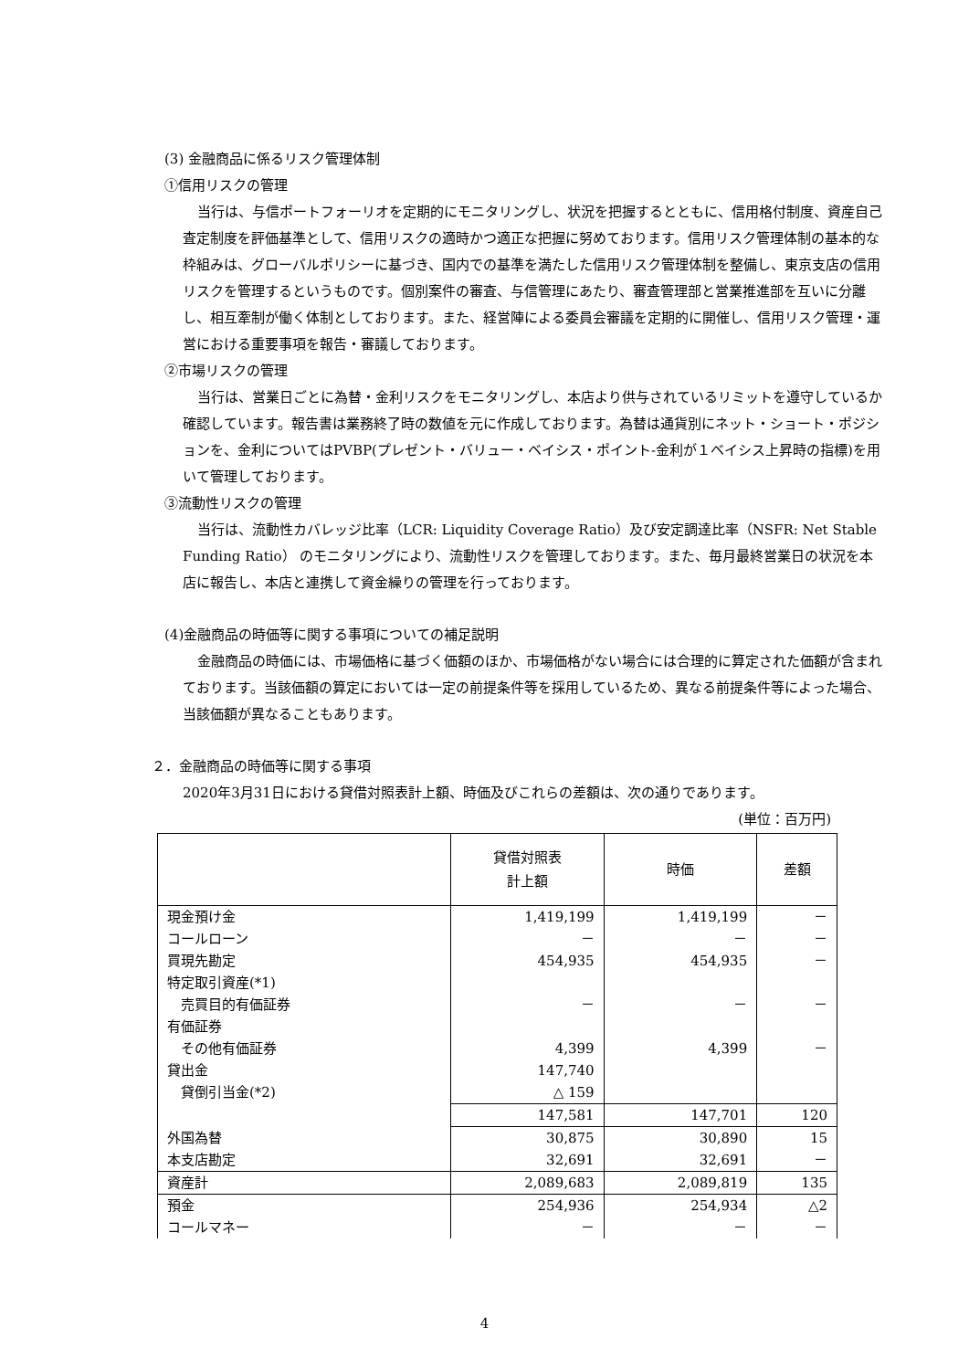(3) 金融商品に係るリスク管理体制
①信用リスクの管理
当行は、与信ポートフォーリオを定期的にモニタリングし、状況を把握するとともに、信用格付制度、資産自己査定制度を評価基準として、信用リスクの適時かつ適正な把握に努めております。信用リスク管理体制の基本的な枠組みは、グローバルポリシーに基づき、国内での基準を満たした信用リスク管理体制を整備し、東京支店の信用リスクを管理するというものです。個別案件の審査、与信管理にあたり、審査管理部と営業推進部を互いに分離し、相互牽制が働く体制としております。また、経営陣による委員会審議を定期的に開催し、信用リスク管理・運営における重要事項を報告・審議しております。
②市場リスクの管理
当行は、営業日ごとに為替・金利リスクをモニタリングし、本店より供与されているリミットを遵守しているか確認しています。報告書は業務終了時の数値を元に作成しております。為替は通貨別にネット・ショート・ポジションを、金利についてはPVBP(プレゼント・バリュー・ベイシス・ポイント-金利が１ベイシス上昇時の指標)を用いて管理しております。
③流動性リスクの管理
当行は、流動性カバレッジ比率（LCR: Liquidity Coverage Ratio）及び安定調達比率（NSFR: Net Stable Funding Ratio） のモニタリングにより、流動性リスクを管理しております。また、毎月最終営業日の状況を本店に報告し、本店と連携して資金繰りの管理を行っております。
(4)金融商品の時価等に関する事項についての補足説明
金融商品の時価には、市場価格に基づく価額のほか、市場価格がない場合には合理的に算定された価額が含まれております。当該価額の算定においては一定の前提条件等を採用しているため、異なる前提条件等によった場合、当該価額が異なることもあります。
２．金融商品の時価等に関する事項
2020年3月31日における貸借対照表計上額、時価及びこれらの差額は、次の通りであります。
(単位：百万円)
| | 貸借対照表 計上額 | 時価 | 差額 |
| --- | --- | --- | --- |
| 現金預け金 | 1,419,199 | 1,419,199 | － |
| コールローン | － | － | － |
| 買現先勘定 | 454,935 | 454,935 | － |
| 特定取引資産(*1) | | | |
| 売買目的有価証券 | － | － | － |
| 有価証券 | | | |
| その他有価証券 | 4,399 | 4,399 | － |
| 貸出金 | 147,740 | | |
| 貸倒引当金(*2) | △ 159 | | |
| | 147,581 | 147,701 | 120 |
| 外国為替 | 30,875 | 30,890 | 15 |
| 本支店勘定 | 32,691 | 32,691 | － |
| 資産計 | 2,089,683 | 2,089,819 | 135 |
| 預金 | 254,936 | 254,934 | △2 |
| コールマネー | － | － | － |
4